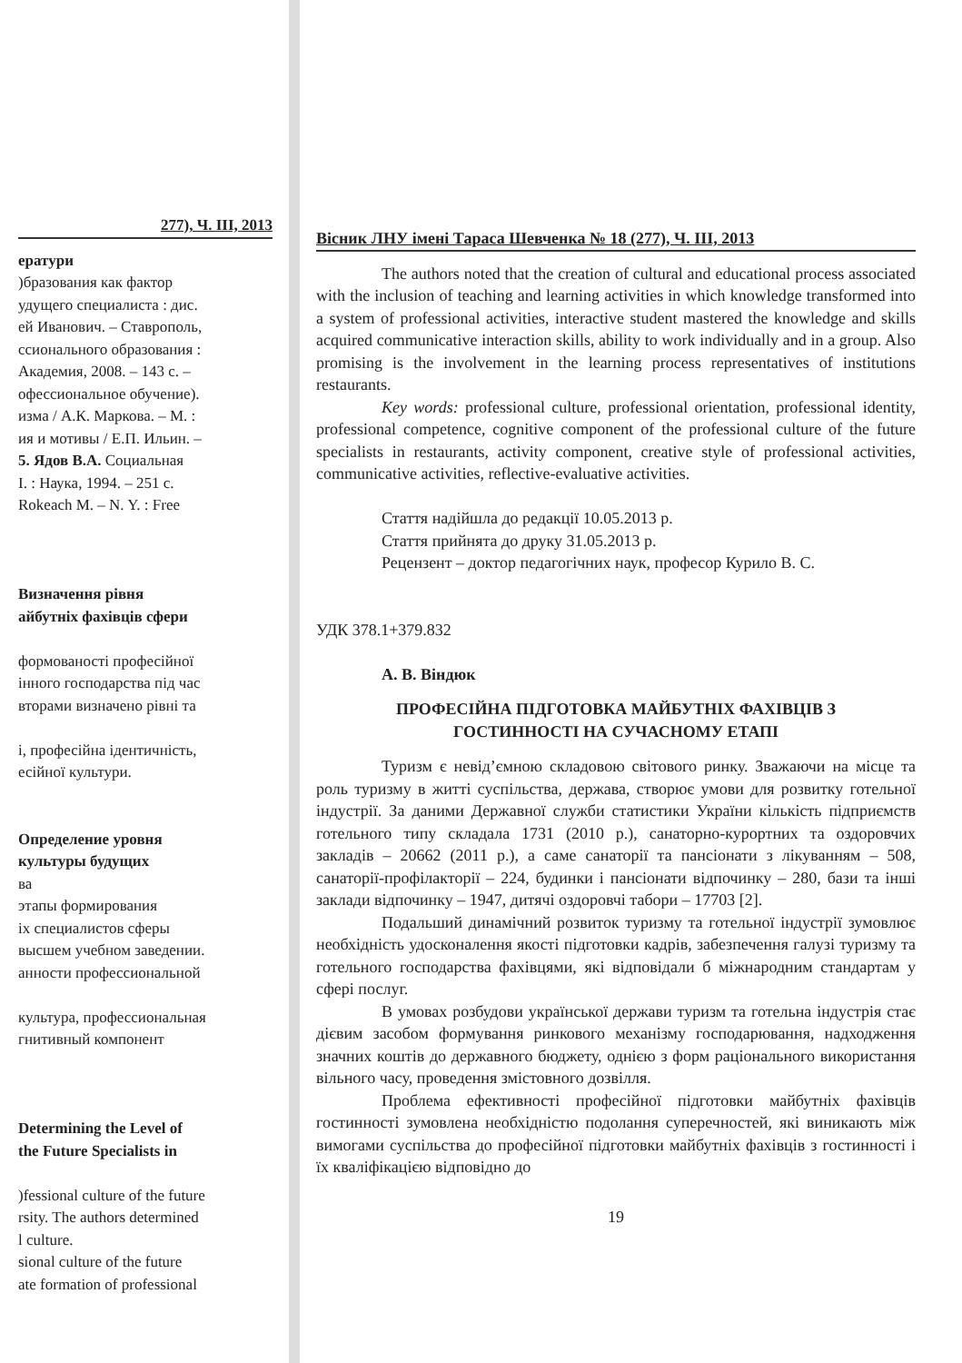277), Ч. ІІІ, 2013
ератури
)бразования как фактор
удущего специалиста : дис.
ей Иванович. – Ставрополь,
ссионального образования :
Академия, 2008. – 143 с. –
офессиональное обучение).
изма / А.К. Маркова. – М. :
ия и мотивы / Е.П. Ильин. –
5. Ядов В.А. Социальная
I. : Наука, 1994. – 251 с.
Rokeach M. – N. Y. : Free
Визначення рівня
айбутніх фахівців сфери
формованості професійної
інного господарства під час
вторами визначено рівні та
і, професійна ідентичність,
есійної культури.
Определение уровня
культуры будущих
ва
этапы формирования
іх специалистов сферы
высшем учебном заведении.
анности профессиональной
культура, профессиональная
гнитивный компонент
Determining the Level of
the Future Specialists in
)fessional culture of the future
rsity. The authors determined
l culture.
sional culture of the future
ate formation of professional
Вісник ЛНУ імені Тараса Шевченка № 18 (277), Ч. ІІІ, 2013
The authors noted that the creation of cultural and educational process associated with the inclusion of teaching and learning activities in which knowledge transformed into a system of professional activities, interactive student mastered the knowledge and skills acquired communicative interaction skills, ability to work individually and in a group. Also promising is the involvement in the learning process representatives of institutions restaurants.
Key words: professional culture, professional orientation, professional identity, professional competence, cognitive component of the professional culture of the future specialists in restaurants, activity component, creative style of professional activities, communicative activities, reflective-evaluative activities.
Стаття надійшла до редакції 10.05.2013 р.
Стаття прийнята до друку 31.05.2013 р.
Рецензент – доктор педагогічних наук, професор Курило В. С.
УДК 378.1+379.832
А. В. Віндюк
ПРОФЕСІЙНА ПІДГОТОВКА МАЙБУТНІХ ФАХІВЦІВ З
ГОСТИННОСТІ НА СУЧАСНОМУ ЕТАПІ
Туризм є невід’ємною складовою світового ринку. Зважаючи на місце та роль туризму в житті суспільства, держава, створює умови для розвитку готельної індустрії. За даними Державної служби статистики України кількість підприємств готельного типу складала 1731 (2010 р.), санаторно-курортних та оздоровчих закладів – 20662 (2011 р.), а саме санаторії та пансіонати з лікуванням – 508, санаторії-профілакторії – 224, будинки і пансіонати відпочинку – 280, бази та інші заклади відпочинку – 1947, дитячі оздоровчі табори – 17703 [2].
Подальший динамічний розвиток туризму та готельної індустрії зумовлює необхідність удосконалення якості підготовки кадрів, забезпечення галузі туризму та готельного господарства фахівцями, які відповідали б міжнародним стандартам у сфері послуг.
В умовах розбудови української держави туризм та готельна індустрія стає дієвим засобом формування ринкового механізму господарювання, надходження значних коштів до державного бюджету, однією з форм раціонального використання вільного часу, проведення змістовного дозвілля.
Проблема ефективності професійної підготовки майбутніх фахівців гостинності зумовлена необхідністю подолання суперечностей, які виникають між вимогами суспільства до професійної підготовки майбутніх фахівців з гостинності і їх кваліфікацією відповідно до
19